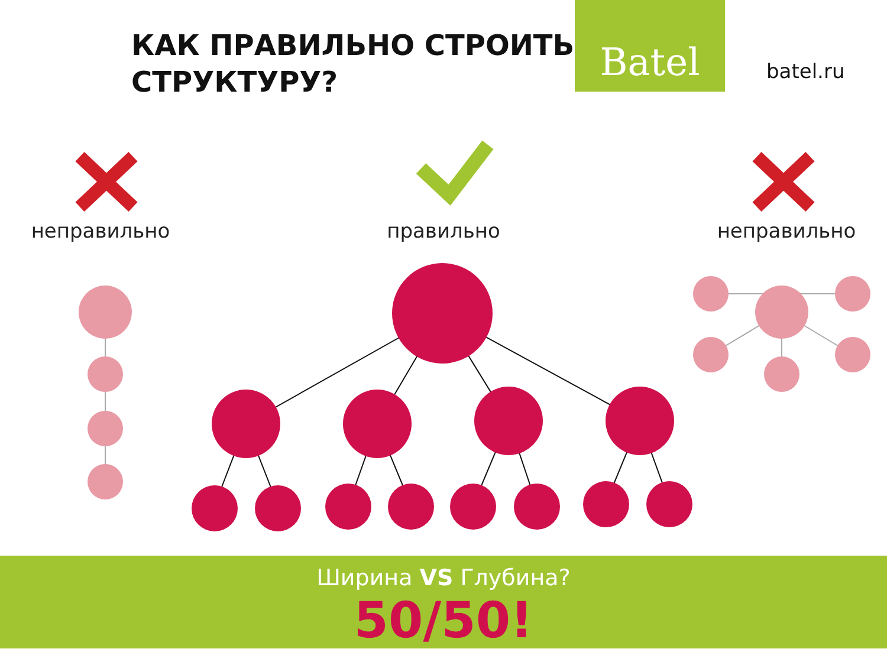КАК ПРАВИЛЬНО СТРОИТЬ СТРУКТУРУ?
Batel
batel.ru
неправильно правильно неправильно
Ширина VS Глубина?
50/50!